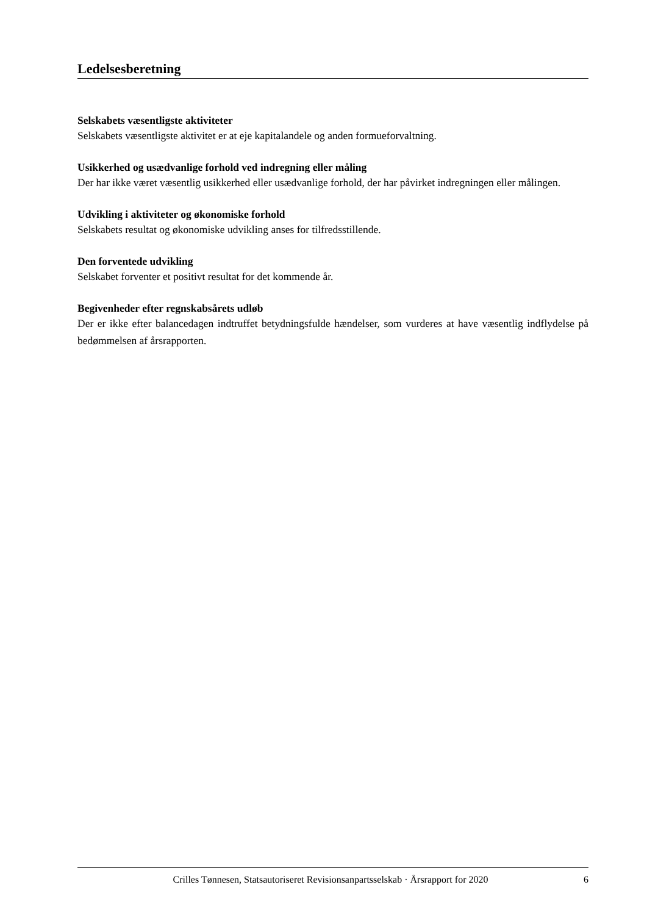Ledelsesberetning
Selskabets væsentligste aktiviteter
Selskabets væsentligste aktivitet er at eje kapitalandele og anden formueforvaltning.
Usikkerhed og usædvanlige forhold ved indregning eller måling
Der har ikke været væsentlig usikkerhed eller usædvanlige forhold, der har påvirket indregningen eller målingen.
Udvikling i aktiviteter og økonomiske forhold
Selskabets resultat og økonomiske udvikling anses for tilfredsstillende.
Den forventede udvikling
Selskabet forventer et positivt resultat for det kommende år.
Begivenheder efter regnskabsårets udløb
Der er ikke efter balancedagen indtruffet betydningsfulde hændelser, som vurderes at have væsentlig indflydelse på bedømmelsen af årsrapporten.
Crilles Tønnesen, Statsautoriseret Revisionsanpartsselskab · Årsrapport for 2020 6